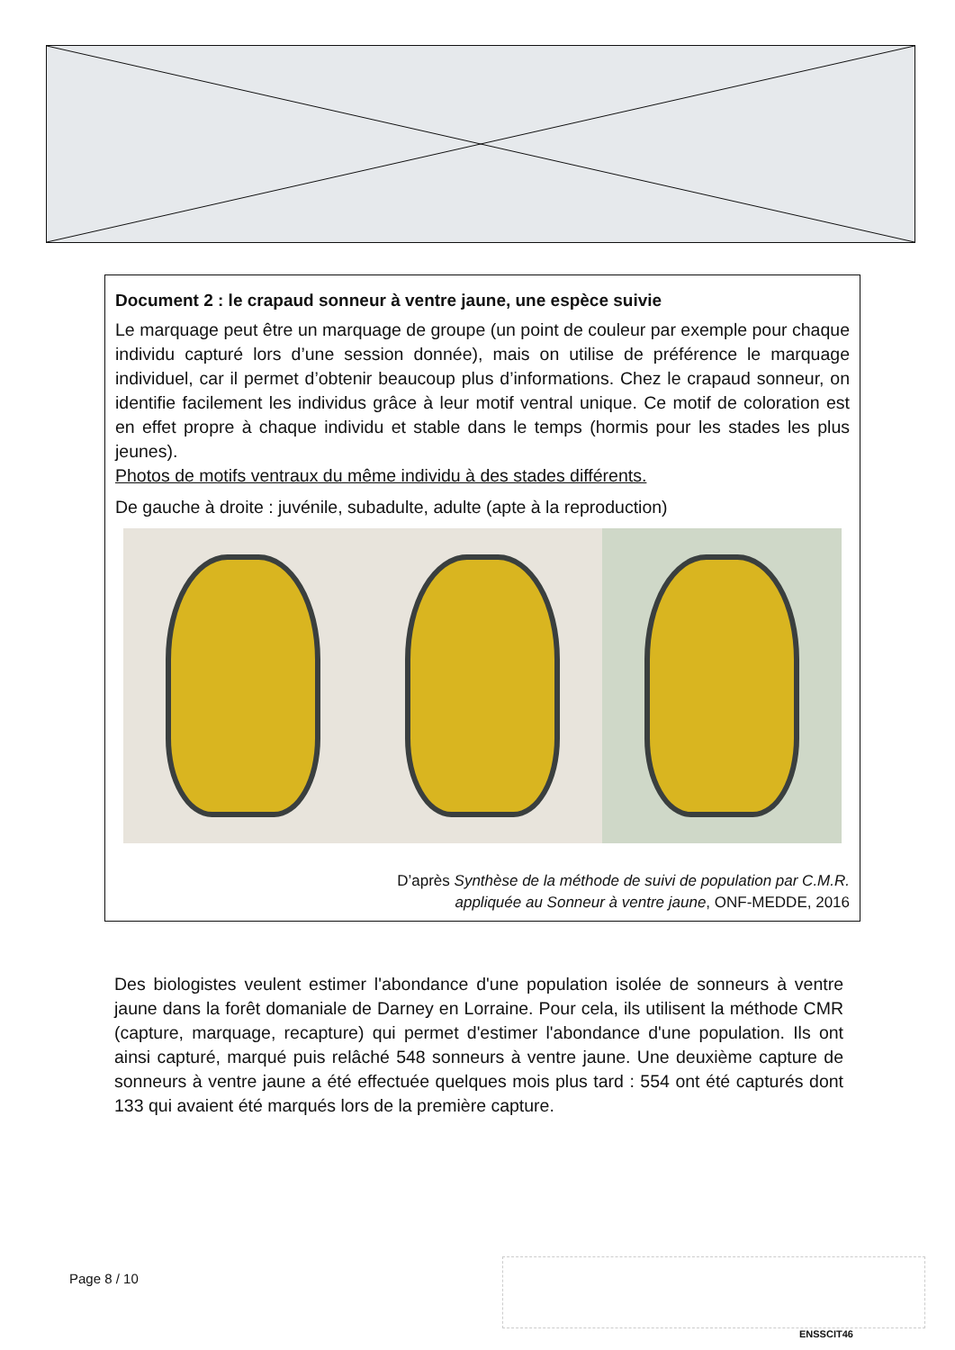Document 2 : le crapaud sonneur à ventre jaune, une espèce suivie
Le marquage peut être un marquage de groupe (un point de couleur par exemple pour chaque individu capturé lors d’une session donnée), mais on utilise de préférence le marquage individuel, car il permet d’obtenir beaucoup plus d’informations. Chez le crapaud sonneur, on identifie facilement les individus grâce à leur motif ventral unique. Ce motif de coloration est en effet propre à chaque individu et stable dans le temps (hormis pour les stades les plus jeunes).
Photos de motifs ventraux du même individu à des stades différents.
De gauche à droite : juvénile, subadulte, adulte (apte à la reproduction)
D’après Synthèse de la méthode de suivi de population par C.M.R.
appliquée au Sonneur à ventre jaune, ONF-MEDDE, 2016
Des biologistes veulent estimer l'abondance d'une population isolée de sonneurs à ventre jaune dans la forêt domaniale de Darney en Lorraine. Pour cela, ils utilisent la méthode CMR (capture, marquage, recapture) qui permet d'estimer l'abondance d'une population. Ils ont ainsi capturé, marqué puis relâché 548 sonneurs à ventre jaune. Une deuxième capture de sonneurs à ventre jaune a été effectuée quelques mois plus tard : 554 ont été capturés dont 133 qui avaient été marqués lors de la première capture.
Page 8 / 10
ENSSCIT46